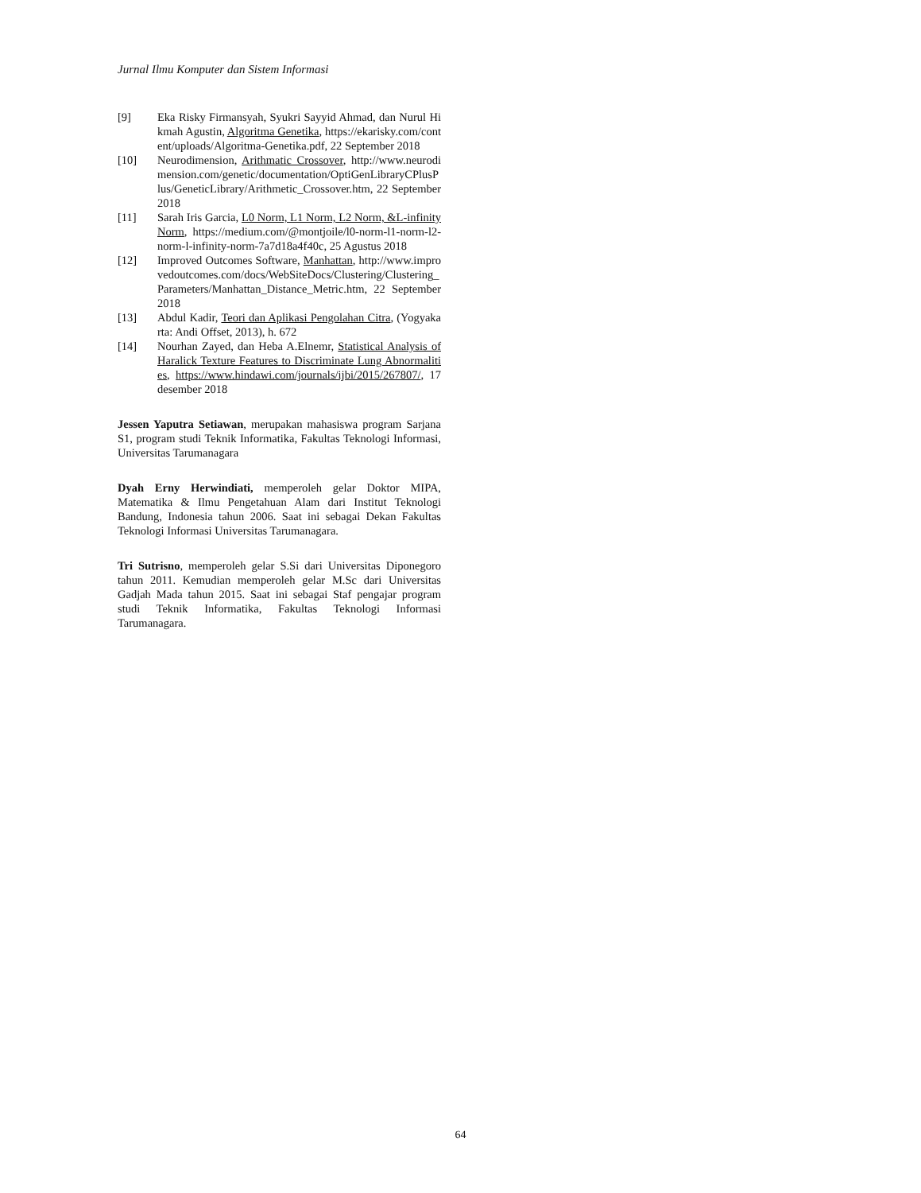Jurnal Ilmu Komputer dan Sistem Informasi
[9] Eka Risky Firmansyah, Syukri Sayyid Ahmad, dan Nurul Hikmah Agustin, Algoritma Genetika, https://ekarisky.com/content/uploads/Algoritma-Genetika.pdf, 22 September 2018
[10] Neurodimension, Arithmatic Crossover, http://www.neurodimension.com/genetic/documentation/OptiGenLibraryCPlusPlus/GeneticLibrary/Arithmetic_Crossover.htm, 22 September 2018
[11] Sarah Iris Garcia, L0 Norm, L1 Norm, L2 Norm, &L-infinity Norm, https://medium.com/@montjoile/l0-norm-l1-norm-l2-norm-l-infinity-norm-7a7d18a4f40c, 25 Agustus 2018
[12] Improved Outcomes Software, Manhattan, http://www.improvedoutcomes.com/docs/WebSiteDocs/Clustering/Clustering_Parameters/Manhattan_Distance_Metric.htm, 22 September 2018
[13] Abdul Kadir, Teori dan Aplikasi Pengolahan Citra, (Yogyakarta: Andi Offset, 2013), h. 672
[14] Nourhan Zayed, dan Heba A.Elnemr, Statistical Analysis of Haralick Texture Features to Discriminate Lung Abnormalities, https://www.hindawi.com/journals/ijbi/2015/267807/, 17 desember 2018
Jessen Yaputra Setiawan, merupakan mahasiswa program Sarjana S1, program studi Teknik Informatika, Fakultas Teknologi Informasi, Universitas Tarumanagara
Dyah Erny Herwindiati, memperoleh gelar Doktor MIPA, Matematika & Ilmu Pengetahuan Alam dari Institut Teknologi Bandung, Indonesia tahun 2006. Saat ini sebagai Dekan Fakultas Teknologi Informasi Universitas Tarumanagara.
Tri Sutrisno, memperoleh gelar S.Si dari Universitas Diponegoro tahun 2011. Kemudian memperoleh gelar M.Sc dari Universitas Gadjah Mada tahun 2015. Saat ini sebagai Staf pengajar program studi Teknik Informatika, Fakultas Teknologi Informasi Tarumanagara.
64